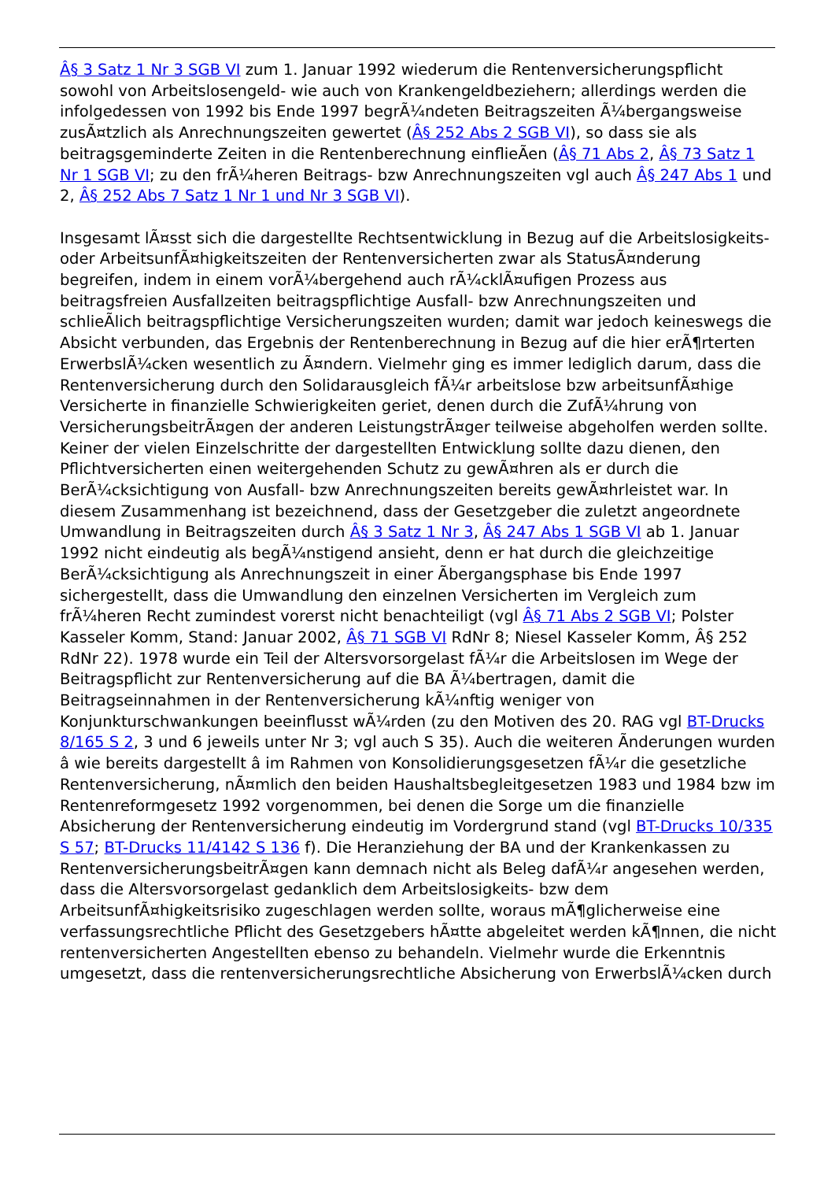Â§ 3 Satz 1 Nr 3 SGB VI zum 1. Januar 1992 wiederum die Rentenversicherungspflicht sowohl von Arbeitslosengeld- wie auch von Krankengeldbeziehern; allerdings werden die infolgedessen von 1992 bis Ende 1997 begrÃ¼ndeten Beitragszeiten Ã¼bergangsweise zusÃ¤tzlich als Anrechnungszeiten gewertet (Â§ 252 Abs 2 SGB VI), so dass sie als beitragsgeminderte Zeiten in die Rentenberechnung einflieÃen (Â§ 71 Abs 2, Â§ 73 Satz 1 Nr 1 SGB VI; zu den frÃ¼heren Beitrags- bzw Anrechnungszeiten vgl auch Â§ 247 Abs 1 und 2, Â§ 252 Abs 7 Satz 1 Nr 1 und Nr 3 SGB VI).
Insgesamt lÃ¤sst sich die dargestellte Rechtsentwicklung in Bezug auf die Arbeitslosigkeits- oder ArbeitsunfÃ¤higkeitszeiten der Rentenversicherten zwar als StatusÃ¤nderung begreifen, indem in einem vorÃ¼bergehend auch rÃ¼cklÃ¤ufigen Prozess aus beitragsfreien Ausfallzeiten beitragspflichtige Ausfall- bzw Anrechnungszeiten und schlieÃlich beitragspflichtige Versicherungszeiten wurden; damit war jedoch keineswegs die Absicht verbunden, das Ergebnis der Rentenberechnung in Bezug auf die hier erÃ¶rterten ErwerbslÃ¼cken wesentlich zu Ã¤ndern. Vielmehr ging es immer lediglich darum, dass die Rentenversicherung durch den Solidarausgleich fÃ¼r arbeitslose bzw arbeitsunfÃ¤hige Versicherte in finanzielle Schwierigkeiten geriet, denen durch die ZufÃ¼hrung von VersicherungsbeitrÃ¤gen der anderen LeistungstrÃ¤ger teilweise abgeholfen werden sollte. Keiner der vielen Einzelschritte der dargestellten Entwicklung sollte dazu dienen, den Pflichtversicherten einen weitergehenden Schutz zu gewÃ¤hren als er durch die BerÃ¼cksichtigung von Ausfall- bzw Anrechnungszeiten bereits gewÃ¤hrleistet war. In diesem Zusammenhang ist bezeichnend, dass der Gesetzgeber die zuletzt angeordnete Umwandlung in Beitragszeiten durch Â§ 3 Satz 1 Nr 3, Â§ 247 Abs 1 SGB VI ab 1. Januar 1992 nicht eindeutig als begÃ¼nstigend ansieht, denn er hat durch die gleichzeitige BerÃ¼cksichtigung als Anrechnungszeit in einer Ãbergangsphase bis Ende 1997 sichergestellt, dass die Umwandlung den einzelnen Versicherten im Vergleich zum frÃ¼heren Recht zumindest vorerst nicht benachteiligt (vgl Â§ 71 Abs 2 SGB VI; Polster Kasseler Komm, Stand: Januar 2002, Â§ 71 SGB VI RdNr 8; Niesel Kasseler Komm, Â§ 252 RdNr 22). 1978 wurde ein Teil der Altersvorsorgelast fÃ¼r die Arbeitslosen im Wege der Beitragspflicht zur Rentenversicherung auf die BA Ã¼bertragen, damit die Beitragseinnahmen in der Rentenversicherung kÃ¼nftig weniger von Konjunkturschwankungen beeinflusst wÃ¼rden (zu den Motiven des 20. RAG vgl BT-Drucks 8/165 S 2, 3 und 6 jeweils unter Nr 3; vgl auch S 35). Auch die weiteren Ãnderungen wurden â wie bereits dargestellt â im Rahmen von Konsolidierungsgesetzen fÃ¼r die gesetzliche Rentenversicherung, nÃ¤mlich den beiden Haushaltsbegleitgesetzen 1983 und 1984 bzw im Rentenreformgesetz 1992 vorgenommen, bei denen die Sorge um die finanzielle Absicherung der Rentenversicherung eindeutig im Vordergrund stand (vgl BT-Drucks 10/335 S 57; BT-Drucks 11/4142 S 136 f). Die Heranziehung der BA und der Krankenkassen zu RentenversicherungsbeitrÃ¤gen kann demnach nicht als Beleg dafÃ¼r angesehen werden, dass die Altersvorsorgelast gedanklich dem Arbeitslosigkeits- bzw dem ArbeitsunfÃ¤higkeitsrisiko zugeschlagen werden sollte, woraus mÃ¶glicherweise eine verfassungsrechtliche Pflicht des Gesetzgebers hÃ¤tte abgeleitet werden kÃ¶nnen, die nicht rentenversicherten Angestellten ebenso zu behandeln. Vielmehr wurde die Erkenntnis umgesetzt, dass die rentenversicherungsrechtliche Absicherung von ErwerbslÃ¼cken durch